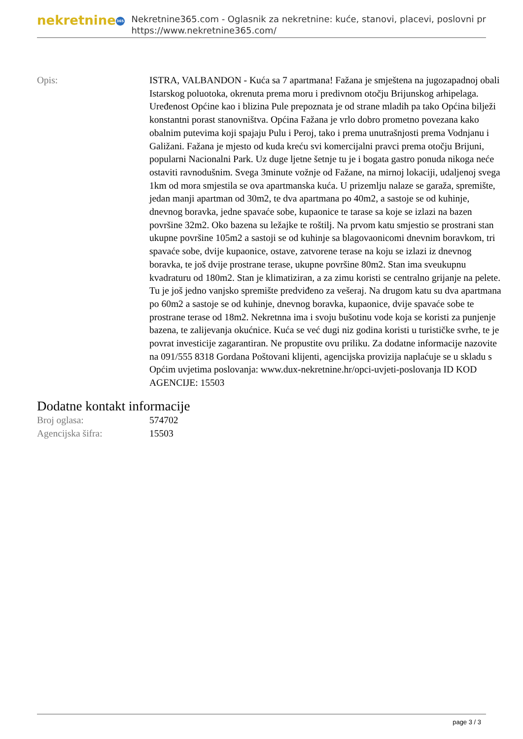nekretnine 365
Nekretnine365.com - Oglasnik za nekretnine: kuće, stanovi, placevi, poslovni pr
https://www.nekretnine365.com/
| Opis: | ISTRA, VALBANDON - Kuća sa 7 apartmana! Fažana je smještena na jugozapadnoj obali Istarskog poluotoka, okrenuta prema moru i predivnom otočju Brijunskog arhipelaga. Uređenost Općine kao i blizina Pule prepoznata je od strane mladih pa tako Općina bilježi konstantni porast stanovništva. Općina Fažana je vrlo dobro prometno povezana kako obalnim putevima koji spajaju Pulu i Peroj, tako i prema unutrašnjosti prema Vodnjanu i Galižani. Fažana je mjesto od kuda kreću svi komercijalni pravci prema otočju Brijuni, popularni Nacionalni Park. Uz duge ljetne šetnje tu je i bogata gastro ponuda nikoga neće ostaviti ravnodušnim. Svega 3minute vožnje od Fažane, na mirnoj lokaciji, udaljenoj svega 1km od mora smjestila se ova apartmanska kuća. U prizemlju nalaze se garaža, spremište, jedan manji apartman od 30m2, te dva apartmana po 40m2, a sastoje se od kuhinje, dnevnog boravka, jedne spavaće sobe, kupaonice te tarase sa koje se izlazi na bazen površine 32m2. Oko bazena su ležajke te roštilj. Na prvom katu smjestio se prostrani stan ukupne površine 105m2 a sastoji se od kuhinje sa blagovaonicomi dnevnim boravkom, tri spavaće sobe, dvije kupaonice, ostave, zatvorene terase na koju se izlazi iz dnevnog boravka, te još dvije prostrane terase, ukupne površine 80m2. Stan ima sveukupnu kvadraturu od 180m2. Stan je klimatiziran, a za zimu koristi se centralno grijanje na pelete. Tu je još jedno vanjsko spremište predviđeno za vešeraj. Na drugom katu su dva apartmana po 60m2 a sastoje se od kuhinje, dnevnog boravka, kupaonice, dvije spavaće sobe te prostrane terase od 18m2. Nekretnna ima i svoju bušotinu vode koja se koristi za punjenje bazena, te zalijevanja okućnice. Kuća se već dugi niz godina koristi u turističke svrhe, te je povrat investicije zagarantiran. Ne propustite ovu priliku. Za dodatne informacije nazovite na 091/555 8318 Gordana Poštovani klijenti, agencijska provizija naplaćuje se u skladu s Općim uvjetima poslovanja: www.dux-nekretnine.hr/opci-uvjeti-poslovanja ID KOD AGENCIJE: 15503 |
Dodatne kontakt informacije
| Broj oglasa: | 574702 |
| Agencijska šifra: | 15503 |
page 3 / 3